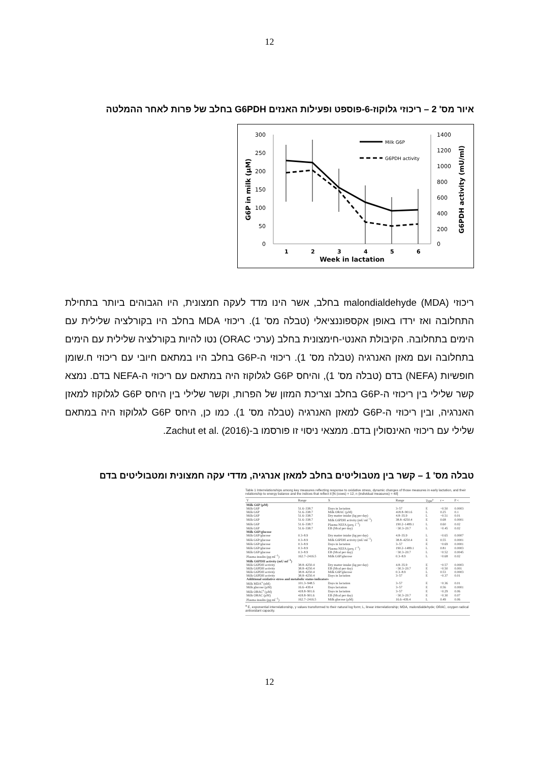12
איור מס' 2 – ריכוזי גלוקוז-6-פוספט ופעילות האנזים G6PDH בחלב של פרות לאחר ההמלטה
300
250
200
150
100
50
0
1400
1200
1000
800
600
400
200
0
1
2
3
4
5
6
Week in lactation
G6P in milk (µM)
G6PDH activity (mU/ml)
Milk G6P
G6PDH activity
ריכוזי malondialdehyde (MDA) בחלב, אשר הינו מדד לעקה חמצונית, היו הגבוהים ביותר בתחילת התחלובה ואז ירדו באופן אקספוננציאלי (טבלה מס' 1). ריכוזי MDA בחלב היו בקורלציה שלילית עם הימים בתחלובה. הקיבולת האנטי-חימצונית בחלב (ערכי ORAC) נטו להיות בקורלציה שלילית עם הימים בתחלובה ועם מאזן האנרגיה (טבלה מס' 1). ריכוזי ה-G6P בחלב היו במתאם חיובי עם ריכוזי ח.שומן חופשיות (NEFA) בדם (טבלה מס' 1), והיחס G6P לגלוקוז היה במתאם עם ריכוזי ה-NEFA בדם. נמצא קשר שלילי בין ריכוזי ה-G6P בחלב וצריכת המזון של הפרות, וקשר שלילי בין היחס G6P לגלוקוז למאזן האנרגיה, ובין ריכוזי ה-G6P למאזן האנרגיה (טבלה מס' 1). כמו כן, היחס G6P לגלוקוז היה במתאם שלילי עם ריכוזי האינסולין בדם. ממצאי ניסוי זו פורסמו ב-Zachut et al. (2016).
טבלה מס' 1 – קשר בין מטבוליטים בחלב למאזן אנרגיה, מדדי עקה חמצונית ומטבוליטים בדם
Table 1 Interrelationships among key measures reflecting response to oxidative stress, dynamic changes of those measures in early lactation, and their relationship to energy balance and the indices that reflect it [N (cows) = 12, n (individual measures) = 48]
| Y | Range | X | Range | Type<sup>a</sup> | r = | P < |
| --- | --- | --- | --- | --- | --- | --- |
| Milk G6P (µM) | | | | | | |
| Milk G6P | 51.6–338.7 | Days in lactation | 3–57 | E | −0.50 | 0.0003 |
| Milk G6P | 51.6–338.7 | Milk ORAC (µM) | 418.8–901.6 | L | 0.25 | 0.1 |
| Milk G6P | 51.6–338.7 | Dry matter intake (kg per day) | 4.8–35.9 | L | −0.51 | 0.01 |
| Milk G6P | 51.6–338.7 | Milk G6PDH activity (mU ml<sup>−1</sup>) | 38.8–4250.4 | E | 0.68 | 0.0001 |
| Milk G6P | 51.6–338.7 | Plasma NEFA (µeq. l<sup>−1</sup>) | 190.2–1489.1 | L | 0.60 | 0.02 |
| Milk G6P | 51.6–338.7 | EB (Mcal per day) | −30.3–20.7 | L | −0.45 | 0.02 |
| Milk G6P/glucose | | | | | | |
| Milk G6P/glucose | 0.3–8.9 | Dry matter intake (kg per day) | 4.8–35.9 | L | −0.65 | 0.0007 |
| Milk G6P/glucose | 0.3–8.9 | Milk G6PDH activity (mU ml<sup>−1</sup>) | 38.8–4250.4 | E | 0.55 | 0.0001 |
| Milk G6P/glucose | 0.3–8.9 | Days in lactation | 3–57 | E | −0.69 | 0.0001 |
| Milk G6P/glucose | 0.3–8.9 | Plasma NEFA (µeq. l<sup>−1</sup>) | 190.2–1489.1 | L | 0.81 | 0.0003 |
| Milk G6P/glucose | 0.3–8.9 | EB (Mcal per day) | −30.3–20.7 | L | −0.52 | 0.0045 |
| Plasma insulin (pg ml<sup>−1</sup>) | 162.7–2416.5 | Milk G6P/glucose | 0.3–8.9 | L | −0.68 | 0.02 |
| Milk G6PDH activity (mU ml<sup>−1</sup>) | | | | | | |
| Milk G6PDH activity | 38.8–4250.4 | Dry matter intake (kg per day) | 4.8–35.9 | E | −0.57 | 0.0003 |
| Milk G6PDH activity | 38.8–4250.4 | EB (Mcal per day) | −30.3–20.7 | E | −0.50 | 0.001 |
| Milk G6PDH activity | 38.8–4250.4 | Milk G6P/glucose | 0.3–8.9 | L | 0.53 | 0.0003 |
| Milk G6PDH activity | 38.8–4250.4 | Days in lactation | 3–57 | E | −0.37 | 0.01 |
| Additional oxidative stress and metabolic status indicators | | | | | | |
| Milk MDA<sup>a</sup> (nM) | 101.3–948.5 | Days in lactation | 3–57 | E | −0.36 | 0.01 |
| Milk glucose (µM) | 16.6–439.4 | Days lactation | 3–57 | E | 0.56 | 0.0001 |
| Milk ORAC<sup>a</sup> (µM) | 418.8–901.6 | Days in lactation | 3–57 | E | −0.29 | 0.06 |
| Milk ORAC (µM) | 418.8–901.6 | EB (Mcal per day) | −30.3–20.7 | E | −0.30 | 0.07 |
| Plasma insulin (pg ml<sup>−1</sup>) | 162.7–2416.5 | Milk glucose (µM) | 16.6–439.4 | L | 0.49 | 0.06 |
<sup>a</sup> E, exponential interrelationship, y values transformed to their natural log form; L, linear interrelationship; MDA, malondialdehyde; ORAC, oxygen radical antioxidant capacity.
12